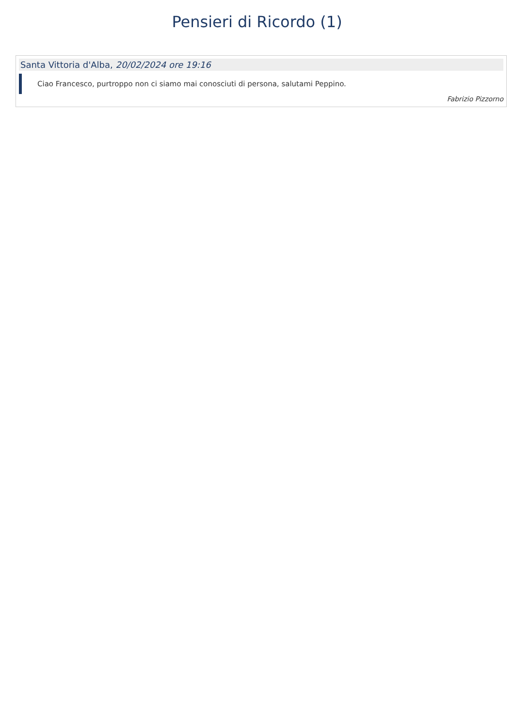Pensieri di Ricordo (1)
Santa Vittoria d'Alba, 20/02/2024 ore 19:16
Ciao Francesco, purtroppo non ci siamo mai conosciuti di persona, salutami Peppino.
Fabrizio Pizzorno